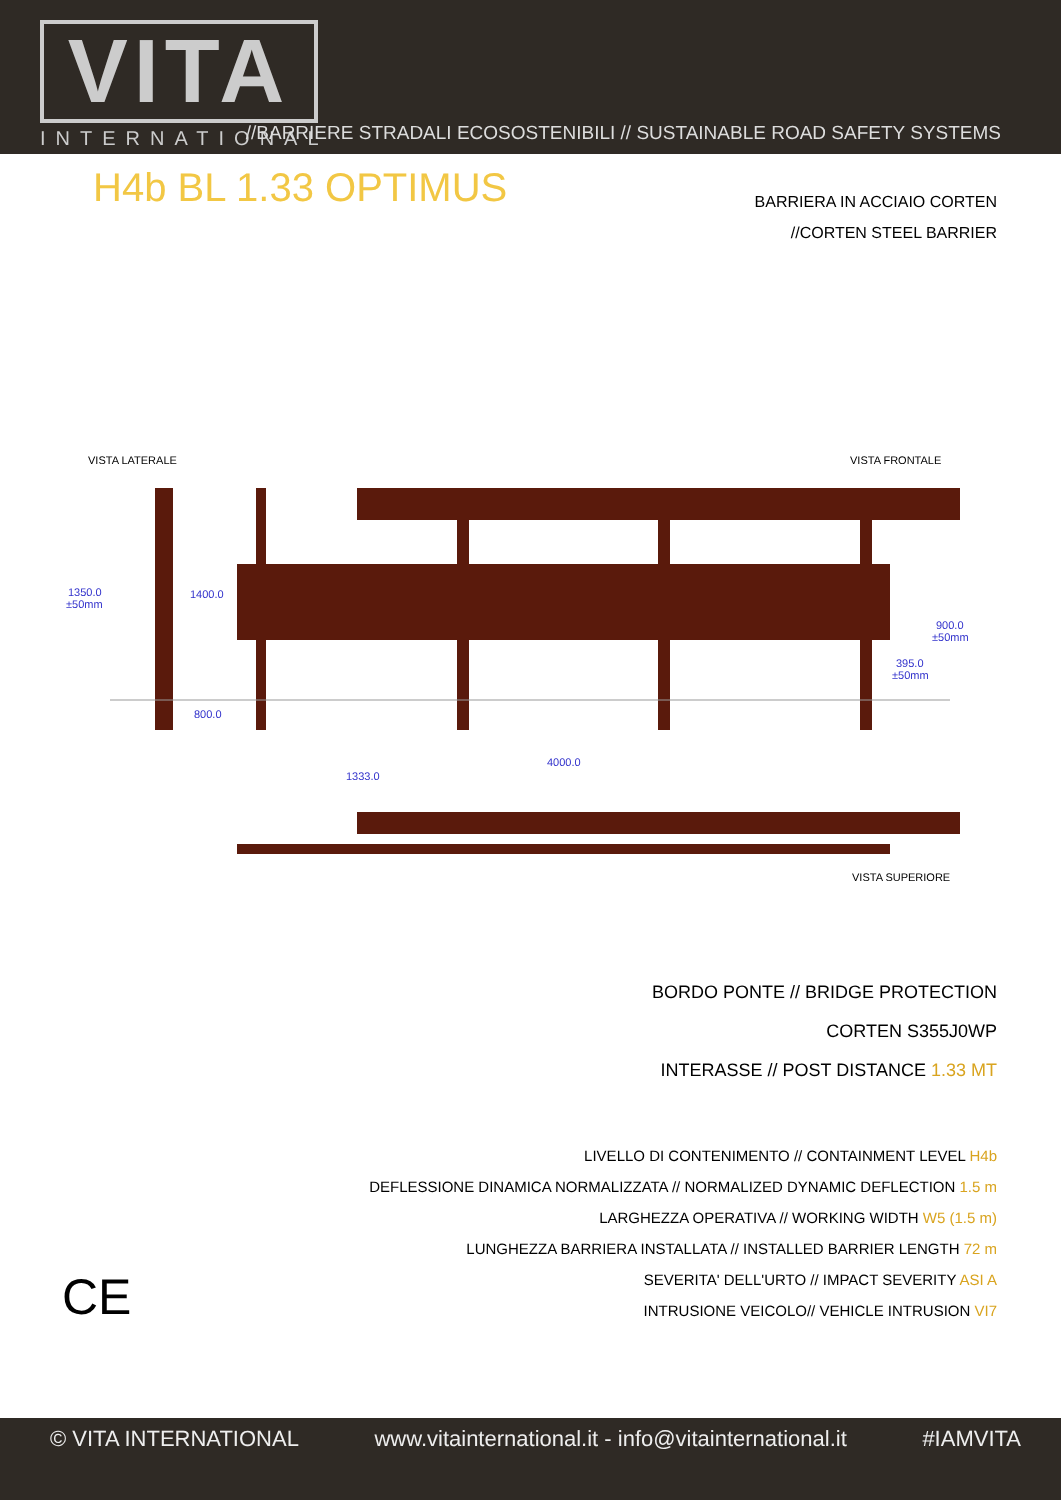VITA
INTERNATIONAL
//BARRIERE STRADALI ECOSOSTENIBILI // SUSTAINABLE ROAD SAFETY SYSTEMS
H4b BL 1.33 OPTIMUS
BARRIERA IN ACCIAIO CORTEN
//CORTEN STEEL BARRIER
VISTA LATERALE
VISTA FRONTALE
1350.0
±50mm
1400.0
800.0
900.0
±50mm
395.0
±50mm
4000.0
1333.0
VISTA SUPERIORE
BORDO PONTE // BRIDGE PROTECTION
CORTEN S355J0WP
INTERASSE // POST DISTANCE 1.33 MT
LIVELLO DI CONTENIMENTO // CONTAINMENT LEVEL H4b
DEFLESSIONE DINAMICA NORMALIZZATA // NORMALIZED DYNAMIC DEFLECTION 1.5 m
LARGHEZZA OPERATIVA // WORKING WIDTH W5 (1.5 m)
LUNGHEZZA BARRIERA INSTALLATA // INSTALLED BARRIER LENGTH 72 m
SEVERITA' DELL'URTO // IMPACT SEVERITY ASI A
INTRUSIONE VEICOLO// VEHICLE INTRUSION VI7
CE
© VITA INTERNATIONAL www.vitainternational.it - info@vitainternational.it #IAMVITA